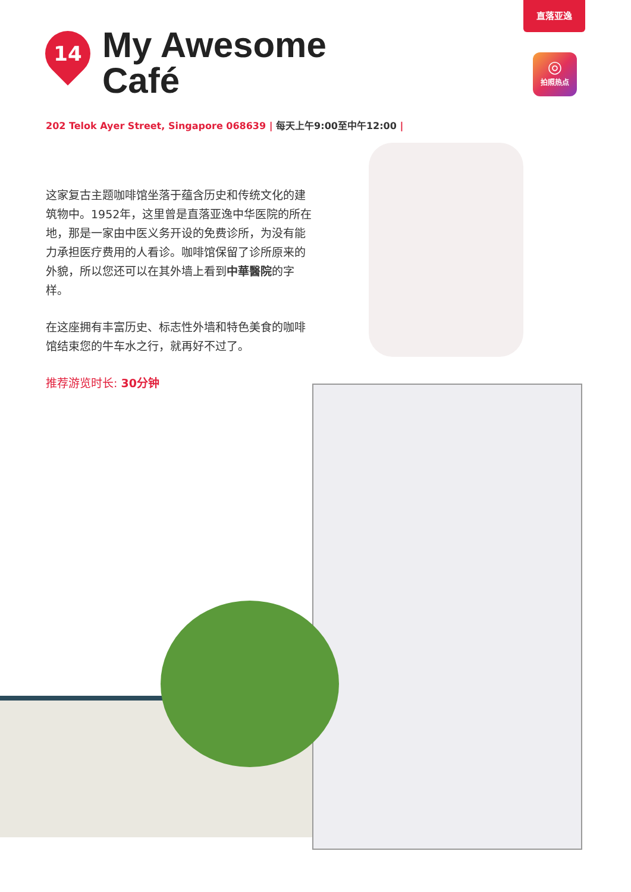直落亚逸
◎
拍照热点
14
My Awesome
Café
202 Telok Ayer Street, Singapore 068639 | 每天上午9:00至中午12:00 |
这家复古主题咖啡馆坐落于蕴含历史和传统文化的建筑物中。1952年，这里曾是直落亚逸中华医院的所在地，那是一家由中医义务开设的免费诊所，为没有能力承担医疗费用的人看诊。咖啡馆保留了诊所原来的外貌，所以您还可以在其外墙上看到中華醫院的字样。
在这座拥有丰富历史、标志性外墙和特色美食的咖啡馆结束您的牛车水之行，就再好不过了。
推荐游览时长: 30分钟